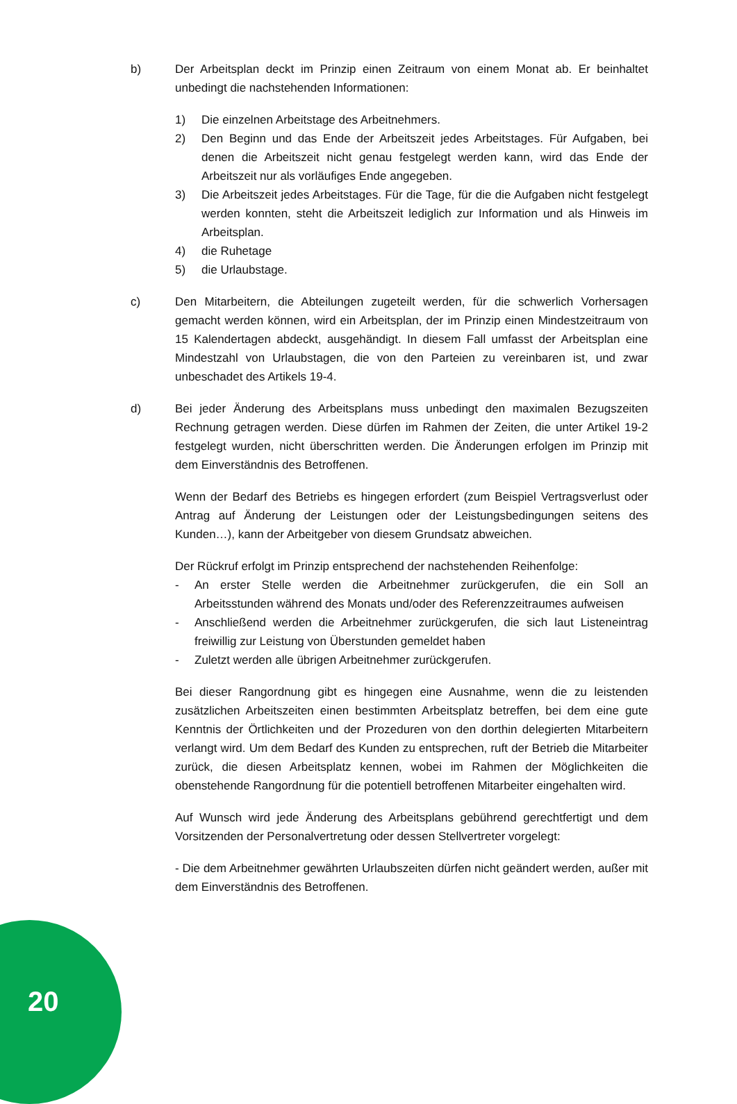b) Der Arbeitsplan deckt im Prinzip einen Zeitraum von einem Monat ab. Er beinhaltet unbedingt die nachstehenden Informationen:
1) Die einzelnen Arbeitstage des Arbeitnehmers.
2) Den Beginn und das Ende der Arbeitszeit jedes Arbeitstages. Für Aufgaben, bei denen die Arbeitszeit nicht genau festgelegt werden kann, wird das Ende der Arbeitszeit nur als vorläufiges Ende angegeben.
3) Die Arbeitszeit jedes Arbeitstages. Für die Tage, für die die Aufgaben nicht festgelegt werden konnten, steht die Arbeitszeit lediglich zur Information und als Hinweis im Arbeitsplan.
4) die Ruhetage
5) die Urlaubstage.
c) Den Mitarbeitern, die Abteilungen zugeteilt werden, für die schwerlich Vorhersagen gemacht werden können, wird ein Arbeitsplan, der im Prinzip einen Mindestzeitraum von 15 Kalendertagen abdeckt, ausgehändigt. In diesem Fall umfasst der Arbeitsplan eine Mindestzahl von Urlaubstagen, die von den Parteien zu vereinbaren ist, und zwar unbeschadet des Artikels 19-4.
d) Bei jeder Änderung des Arbeitsplans muss unbedingt den maximalen Bezugszeiten Rechnung getragen werden. Diese dürfen im Rahmen der Zeiten, die unter Artikel 19-2 festgelegt wurden, nicht überschritten werden. Die Änderungen erfolgen im Prinzip mit dem Einverständnis des Betroffenen.
Wenn der Bedarf des Betriebs es hingegen erfordert (zum Beispiel Vertragsverlust oder Antrag auf Änderung der Leistungen oder der Leistungsbedingungen seitens des Kunden…), kann der Arbeitgeber von diesem Grundsatz abweichen.
Der Rückruf erfolgt im Prinzip entsprechend der nachstehenden Reihenfolge:
- An erster Stelle werden die Arbeitnehmer zurückgerufen, die ein Soll an Arbeitsstunden während des Monats und/oder des Referenzzeitraumes aufweisen
- Anschließend werden die Arbeitnehmer zurückgerufen, die sich laut Listeneintrag freiwillig zur Leistung von Überstunden gemeldet haben
- Zuletzt werden alle übrigen Arbeitnehmer zurückgerufen.
Bei dieser Rangordnung gibt es hingegen eine Ausnahme, wenn die zu leistenden zusätzlichen Arbeitszeiten einen bestimmten Arbeitsplatz betreffen, bei dem eine gute Kenntnis der Örtlichkeiten und der Prozeduren von den dorthin delegierten Mitarbeitern verlangt wird. Um dem Bedarf des Kunden zu entsprechen, ruft der Betrieb die Mitarbeiter zurück, die diesen Arbeitsplatz kennen, wobei im Rahmen der Möglichkeiten die obenstehende Rangordnung für die potentiell betroffenen Mitarbeiter eingehalten wird.
Auf Wunsch wird jede Änderung des Arbeitsplans gebührend gerechtfertigt und dem Vorsitzenden der Personalvertretung oder dessen Stellvertreter vorgelegt:
- Die dem Arbeitnehmer gewährten Urlaubszeiten dürfen nicht geändert werden, außer mit dem Einverständnis des Betroffenen.
20